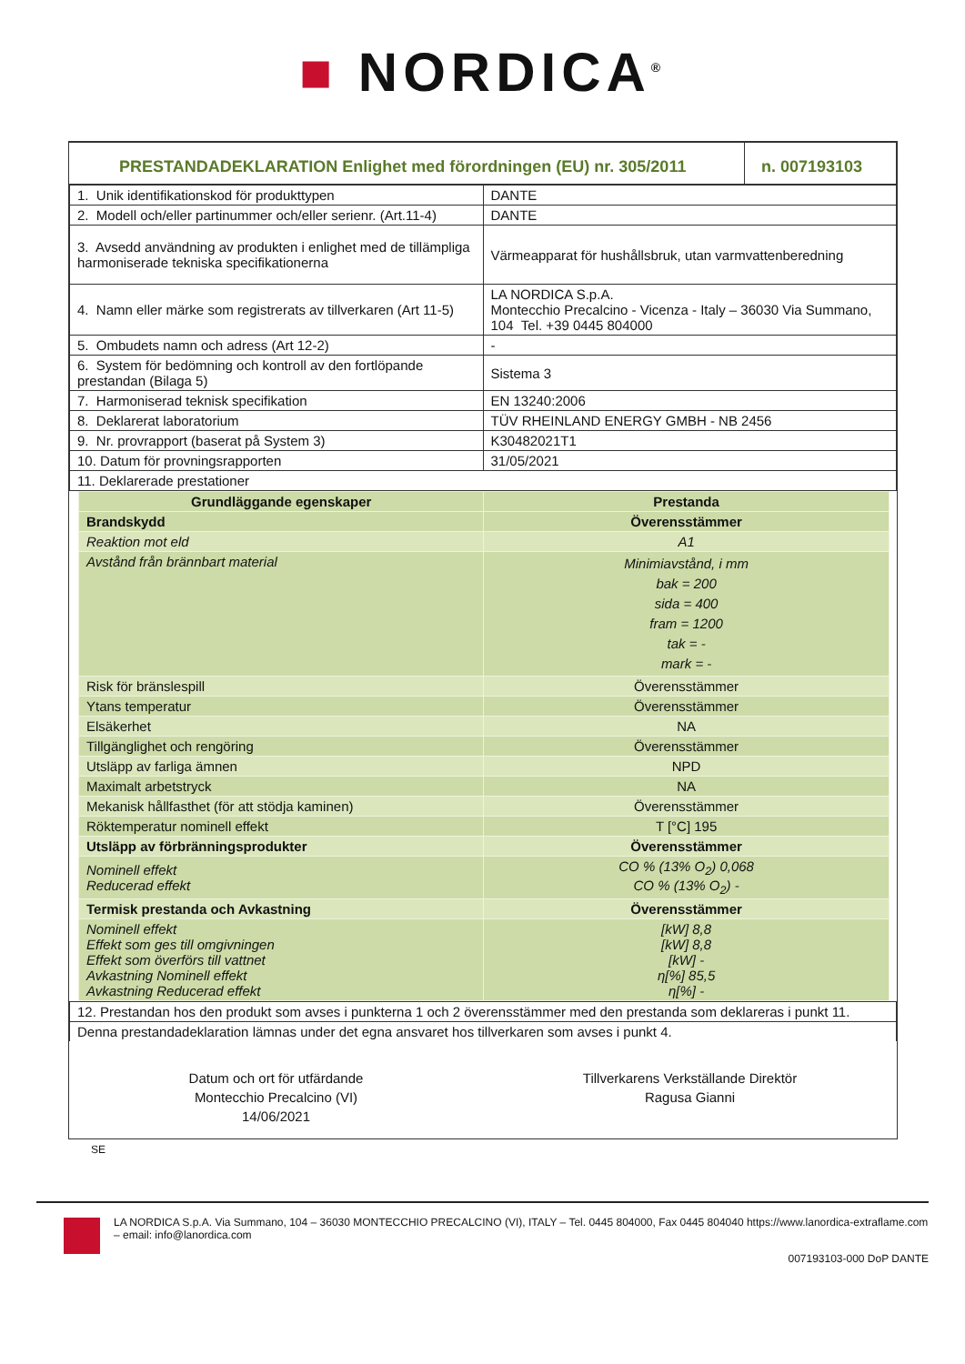■ NORDICA<sup>®</sup>
| PRESTANDADEKLARATION Enlighet med förordningen (EU) nr. 305/2011 | n. 007193103 |
| 1. Unik identifikationskod för produkttypen | DANTE |
| 2. Modell och/eller partinummer och/eller serienr. (Art.11-4) | DANTE |
| 3. Avsedd användning av produkten i enlighet med de tillämpliga harmoniserade tekniska specifikationerna | Värmeapparat för hushållsbruk, utan varmvattenberedning |
| 4. Namn eller märke som registrerats av tillverkaren (Art 11-5) | LA NORDICA S.p.A. Montecchio Precalcino - Vicenza - Italy – 36030 Via Summano, 104 Tel. +39 0445 804000 |
| 5. Ombudets namn och adress (Art 12-2) | - |
| 6. System för bedömning och kontroll av den fortlöpande prestandan (Bilaga 5) | Sistema 3 |
| 7. Harmoniserad teknisk specifikation | EN 13240:2006 |
| 8. Deklarerat laboratorium | TÜV RHEINLAND ENERGY GMBH - NB 2456 |
| 9. Nr. provrapport (baserat på System 3) | K30482021T1 |
| 10. Datum för provningsrapporten | 31/05/2021 |
| 11. Deklarerade prestationer | |
| Grundläggande egenskaper | Prestanda |
| --- | --- |
| Brandskydd | Överensstämmer |
| Reaktion mot eld | A1 |
| Avstånd från brännbart material | Minimiavstånd, i mm bak = 200 sida = 400 fram = 1200 tak = - mark = - |
| Risk för bränslespill | Överensstämmer |
| Ytans temperatur | Överensstämmer |
| Elsäkerhet | NA |
| Tillgänglighet och rengöring | Överensstämmer |
| Utsläpp av farliga ämnen | NPD |
| Maximalt arbetstryck | NA |
| Mekanisk hållfasthet (för att stödja kaminen) | Överensstämmer |
| Röktemperatur nominell effekt | T [°C] 195 |
| Utsläpp av förbränningsprodukter | Överensstämmer |
| Nominell effekt Reducerad effekt | CO % (13% O<sub>2</sub>) 0,068 CO % (13% O<sub>2</sub>) - |
| Termisk prestanda och Avkastning | Överensstämmer |
| Nominell effekt Effekt som ges till omgivningen Effekt som överförs till vattnet Avkastning Nominell effekt Avkastning Reducerad effekt | [kW] 8,8 [kW] 8,8 [kW] - η[%] 85,5 η[%] - |
| 12. Prestandan hos den produkt som avses i punkterna 1 och 2 överensstämmer med den prestanda som deklareras i punkt 11. |
| Denna prestandadeklaration lämnas under det egna ansvaret hos tillverkaren som avses i punkt 4. |
Datum och ort för utfärdande
Montecchio Precalcino (VI)
14/06/2021
Tillverkarens Verkställande Direktör
Ragusa Gianni
SE
LA NORDICA S.p.A. Via Summano, 104 – 36030 MONTECCHIO PRECALCINO (VI), ITALY – Tel. 0445 804000, Fax 0445 804040 https://www.lanordica-extraflame.com – email: info@lanordica.com
007193103-000 DoP DANTE